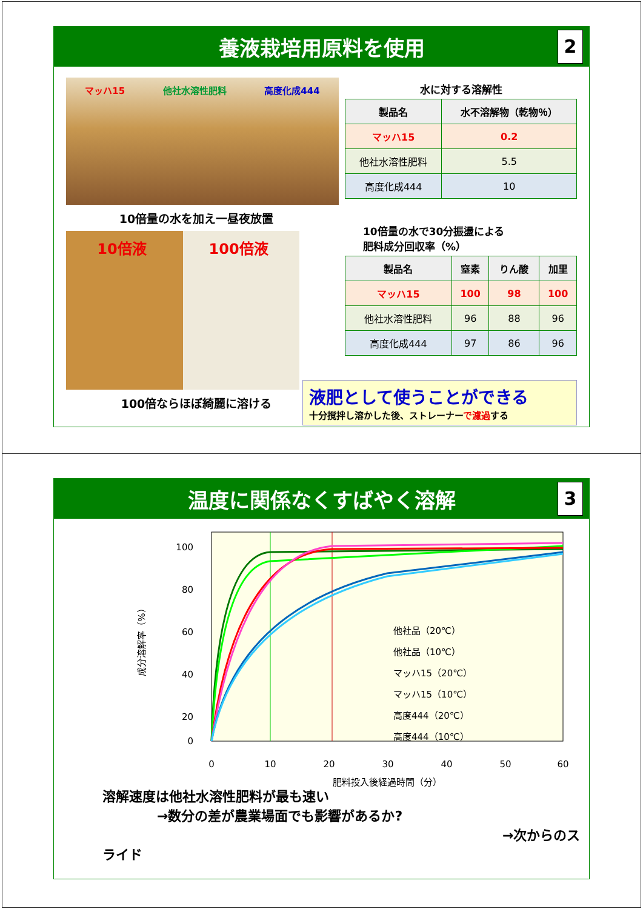養液栽培用原料を使用 2
マッハ15 他社水溶性肥料 高度化成444
10倍量の水を加え一昼夜放置
10倍液 100倍液
100倍ならほぼ綺麗に溶ける
水に対する溶解性
| 製品名 | 水不溶解物（乾物％） |
| --- | --- |
| マッハ15 | 0.2 |
| 他社水溶性肥料 | 5.5 |
| 高度化成444 | 10 |
10倍量の水で30分振盪による
肥料成分回収率（%）
| 製品名 | 窒素 | りん酸 | 加里 |
| --- | --- | --- | --- |
| マッハ15 | 100 | 98 | 100 |
| 他社水溶性肥料 | 96 | 88 | 96 |
| 高度化成444 | 97 | 86 | 96 |
液肥として使うことができる
十分撹拌し溶かした後、ストレーナーで濾過する
温度に関係なくすばやく溶解 3
100
80
60
40
20
0
0
10
20
30
40
50
60
肥料投入後経過時間（分）
成分溶解率（%）
他社品（20℃）
他社品（10℃）
マッハ15（20℃）
マッハ15（10℃）
高度444（20℃）
高度444（10℃）
溶解速度は他社水溶性肥料が最も速い
→数分の差が農業場面でも影響があるか?
→次からのスライド